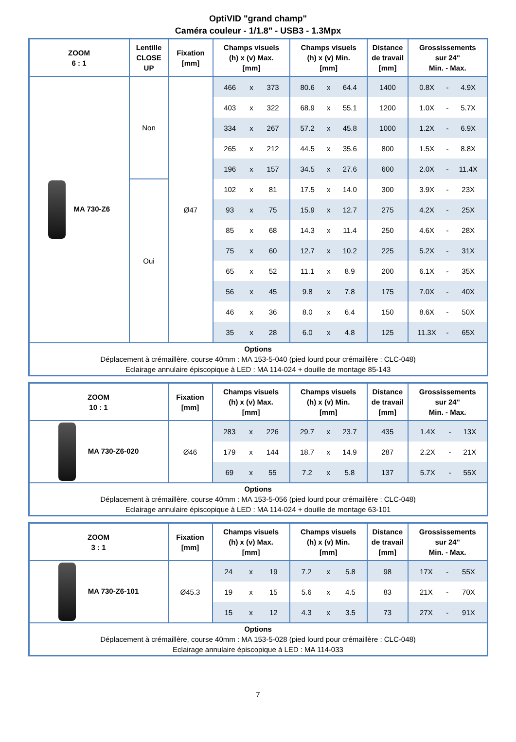OptiVID "grand champ"
Caméra couleur - 1/1.8" - USB3 - 1.3Mpx
| ZOOM 6 : 1 | Lentille CLOSE UP | Fixation [mm] | Champs visuels (h) x (v) Max. [mm] | | | Champs visuels (h) x (v) Min. [mm] | | | Distance de travail [mm] | Grossissements sur 24" Min. - Max. | | |
| --- | --- | --- | --- | --- | --- | --- | --- | --- | --- | --- | --- | --- |
| MA 730-Z6 | Non | Ø47 | 466 | x | 373 | 80.6 | x | 64.4 | 1400 | 0.8X | - | 4.9X |
| | | | 403 | x | 322 | 68.9 | x | 55.1 | 1200 | 1.0X | - | 5.7X |
| | | | 334 | x | 267 | 57.2 | x | 45.8 | 1000 | 1.2X | - | 6.9X |
| | | | 265 | x | 212 | 44.5 | x | 35.6 | 800 | 1.5X | - | 8.8X |
| | | | 196 | x | 157 | 34.5 | x | 27.6 | 600 | 2.0X | - | 11.4X |
| | Oui | | 102 | x | 81 | 17.5 | x | 14.0 | 300 | 3.9X | - | 23X |
| | | | 93 | x | 75 | 15.9 | x | 12.7 | 275 | 4.2X | - | 25X |
| | | | 85 | x | 68 | 14.3 | x | 11.4 | 250 | 4.6X | - | 28X |
| | | | 75 | x | 60 | 12.7 | x | 10.2 | 225 | 5.2X | - | 31X |
| | | | 65 | x | 52 | 11.1 | x | 8.9 | 200 | 6.1X | - | 35X |
| | | | 56 | x | 45 | 9.8 | x | 7.8 | 175 | 7.0X | - | 40X |
| | | | 46 | x | 36 | 8.0 | x | 6.4 | 150 | 8.6X | - | 50X |
| | | | 35 | x | 28 | 6.0 | x | 4.8 | 125 | 11.3X | - | 65X |
| Options Déplacement à crémaillère, course 40mm : MA 153-5-040 (pied lourd pour crémaillère : CLC-048) Eclairage annulaire épiscopique à LED : MA 114-024 + douille de montage 85-143 | | | | | | | | | | | | |
| ZOOM 10 : 1 | Fixation [mm] | Champs visuels (h) x (v) Max. [mm] | | | Champs visuels (h) x (v) Min. [mm] | | | Distance de travail [mm] | Grossissements sur 24" Min. - Max. | | |
| --- | --- | --- | --- | --- | --- | --- | --- | --- | --- | --- | --- |
| MA 730-Z6-020 | Ø46 | 283 | x | 226 | 29.7 | x | 23.7 | 435 | 1.4X | - | 13X |
| | | 179 | x | 144 | 18.7 | x | 14.9 | 287 | 2.2X | - | 21X |
| | | 69 | x | 55 | 7.2 | x | 5.8 | 137 | 5.7X | - | 55X |
| Options Déplacement à crémaillère, course 40mm : MA 153-5-056 (pied lourd pour crémaillère : CLC-048) Eclairage annulaire épiscopique à LED : MA 114-024 + douille de montage 63-101 | | | | | | | | | | | |
| ZOOM 3 : 1 | Fixation [mm] | Champs visuels (h) x (v) Max. [mm] | | | Champs visuels (h) x (v) Min. [mm] | | | Distance de travail [mm] | Grossissements sur 24" Min. - Max. | | |
| --- | --- | --- | --- | --- | --- | --- | --- | --- | --- | --- | --- |
| MA 730-Z6-101 | Ø45.3 | 24 | x | 19 | 7.2 | x | 5.8 | 98 | 17X | - | 55X |
| | | 19 | x | 15 | 5.6 | x | 4.5 | 83 | 21X | - | 70X |
| | | 15 | x | 12 | 4.3 | x | 3.5 | 73 | 27X | - | 91X |
| Options Déplacement à crémaillère, course 40mm : MA 153-5-028 (pied lourd pour crémaillère : CLC-048) Eclairage annulaire épiscopique à LED : MA 114-033 | | | | | | | | | | | |
7